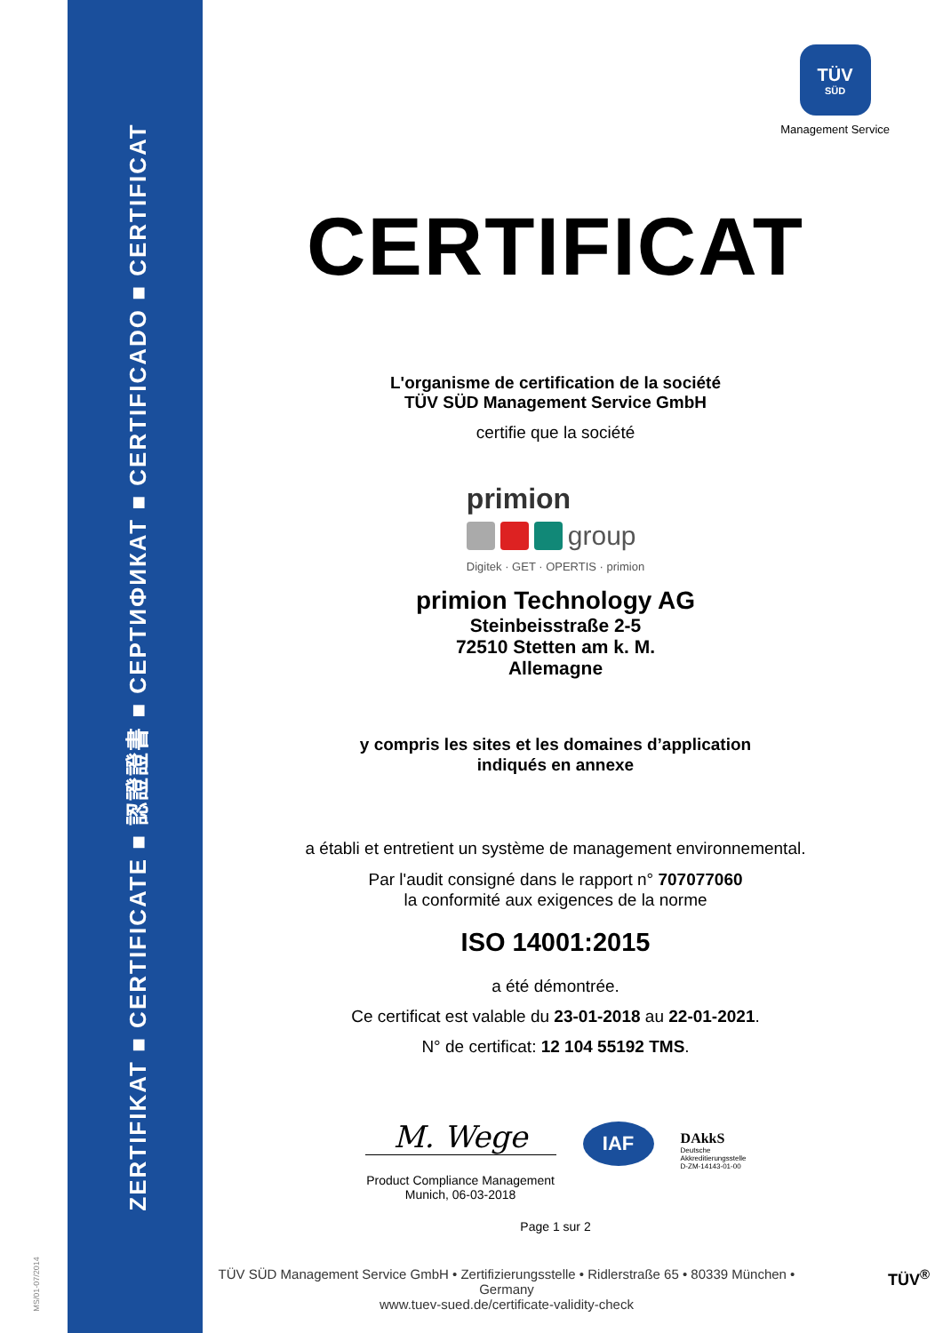ZERTIFIKAT ■ CERTIFICATE ■ 認證證書 ■ СЕРТИФИКАТ ■ CERTIFICADO ■ CERTIFICAT
MS/01-07/2014
TÜV
SÜD
Management Service
CERTIFICAT
L'organisme de certification de la société
TÜV SÜD Management Service GmbH
certifie que la société
primion
group
Digitek · GET · OPERTIS · primion
primion Technology AG
Steinbeisstraße 2-5
72510 Stetten am k. M.
Allemagne
y compris les sites et les domaines d’application
indiqués en annexe
a établi et entretient un système de management environnemental.
Par l'audit consigné dans le rapport n° 707077060
la conformité aux exigences de la norme
ISO 14001:2015
a été démontrée.
Ce certificat est valable du 23-01-2018 au 22-01-2021.
N° de certificat: 12 104 55192 TMS.
M. Wege
Product Compliance Management
Munich, 06-03-2018
IAF
DAkkS
Deutsche
Akkreditierungsstelle
D-ZM-14143-01-00
Page 1 sur 2
TÜV SÜD Management Service GmbH • Zertifizierungsstelle • Ridlerstraße 65 • 80339 München • Germany
www.tuev-sued.de/certificate-validity-check
TÜV<sup>®</sup>